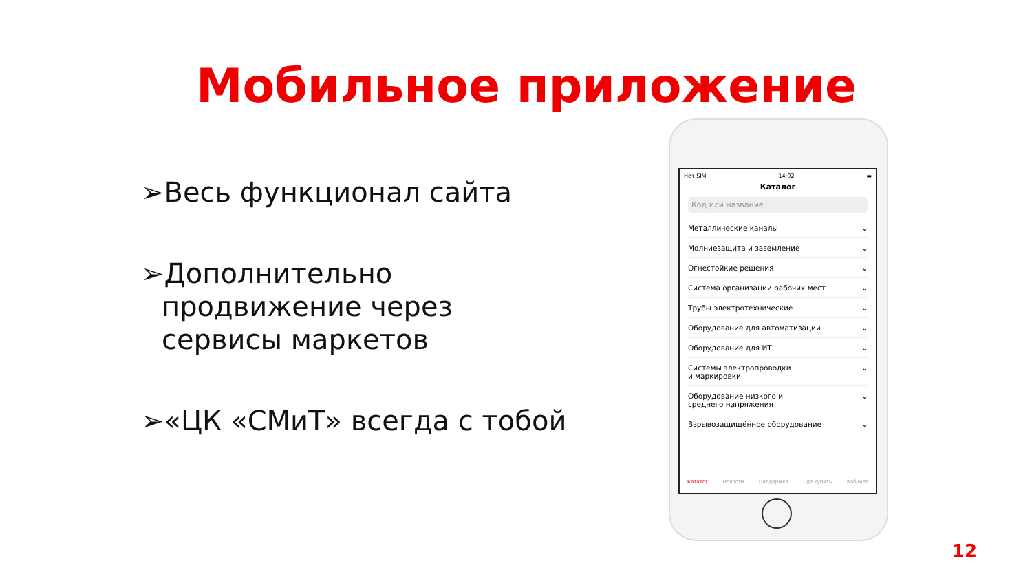Мобильное приложение
➢Весь функционал сайта
➢Дополнительно продвижение через сервисы маркетов
➢«ЦК «СМиТ» всегда с тобой
Нет SIM 14:02 ▬
Каталог
Код или название
Металлические каналы ⌄
Молниезащита и заземление ⌄
Огнестойкие решения ⌄
Система организации рабочих мест ⌄
Трубы электротехнические ⌄
Оборудование для автоматизации ⌄
Оборудование для ИТ ⌄
Системы электропроводки
и маркировки ⌄
Оборудование низкого и
среднего напряжения ⌄
Взрывозащищённое оборудование ⌄
Каталог Новости Поддержка Где купить Кабинет
12